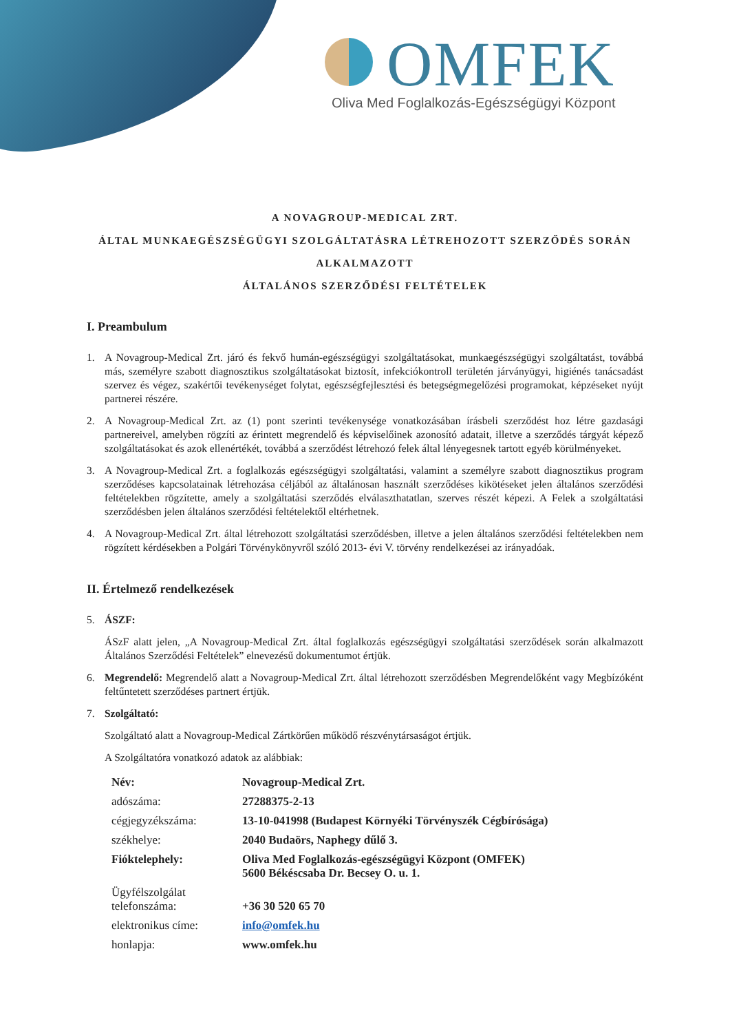OMFEK
Oliva Med Foglalkozás-Egészségügyi Központ
A NOVAGROUP-MEDICAL ZRT.
ÁLTAL MUNKAEGÉSZSÉGÜGYI SZOLGÁLTATÁSRA LÉTREHOZOTT SZERZŐDÉS SORÁN
ALKALMAZOTT
ÁLTALÁNOS SZERZŐDÉSI FELTÉTELEK
I. Preambulum
1. A Novagroup-Medical Zrt. járó és fekvő humán-egészségügyi szolgáltatásokat, munkaegészségügyi szolgáltatást, továbbá más, személyre szabott diagnosztikus szolgáltatásokat biztosít, infekciókontroll területén járványügyi, higiénés tanácsadást szervez és végez, szakértői tevékenységet folytat, egészségfejlesztési és betegségmegelőzési programokat, képzéseket nyújt partnerei részére.
2. A Novagroup-Medical Zrt. az (1) pont szerinti tevékenysége vonatkozásában írásbeli szerződést hoz létre gazdasági partnereivel, amelyben rögzíti az érintett megrendelő és képviselőinek azonosító adatait, illetve a szerződés tárgyát képező szolgáltatásokat és azok ellenértékét, továbbá a szerződést létrehozó felek által lényegesnek tartott egyéb körülményeket.
3. A Novagroup-Medical Zrt. a foglalkozás egészségügyi szolgáltatási, valamint a személyre szabott diagnosztikus program szerződéses kapcsolatainak létrehozása céljából az általánosan használt szerződéses kikötéseket jelen általános szerződési feltételekben rögzítette, amely a szolgáltatási szerződés elválaszthatatlan, szerves részét képezi. A Felek a szolgáltatási szerződésben jelen általános szerződési feltételektől eltérhetnek.
4. A Novagroup-Medical Zrt. által létrehozott szolgáltatási szerződésben, illetve a jelen általános szerződési feltételekben nem rögzített kérdésekben a Polgári Törvénykönyvről szóló 2013- évi V. törvény rendelkezései az irányadóak.
II. Értelmező rendelkezések
5. ÁSZF:
ÁSzF alatt jelen, „A Novagroup-Medical Zrt. által foglalkozás egészségügyi szolgáltatási szerződések során alkalmazott Általános Szerződési Feltételek” elnevezésű dokumentumot értjük.
6. Megrendelő: Megrendelő alatt a Novagroup-Medical Zrt. által létrehozott szerződésben Megrendelőként vagy Megbízóként feltűntetett szerződéses partnert értjük.
7. Szolgáltató:
Szolgáltató alatt a Novagroup-Medical Zártkörűen működő részvénytársaságot értjük.
A Szolgáltatóra vonatkozó adatok az alábbiak:
| Név: | Novagroup-Medical Zrt. |
| adószáma: | 27288375-2-13 |
| cégjegyzékszáma: | 13-10-041998 (Budapest Környéki Törvényszék Cégbírósága) |
| székhelye: | 2040 Budaörs, Naphegy dűlő 3. |
| Fióktelephely: | Oliva Med Foglalkozás-egészségügyi Központ (OMFEK) 5600 Békéscsaba Dr. Becsey O. u. 1. |
| Ügyfélszolgálat telefonszáma: | +36 30 520 65 70 |
| elektronikus címe: | info@omfek.hu |
| honlapja: | www.omfek.hu |